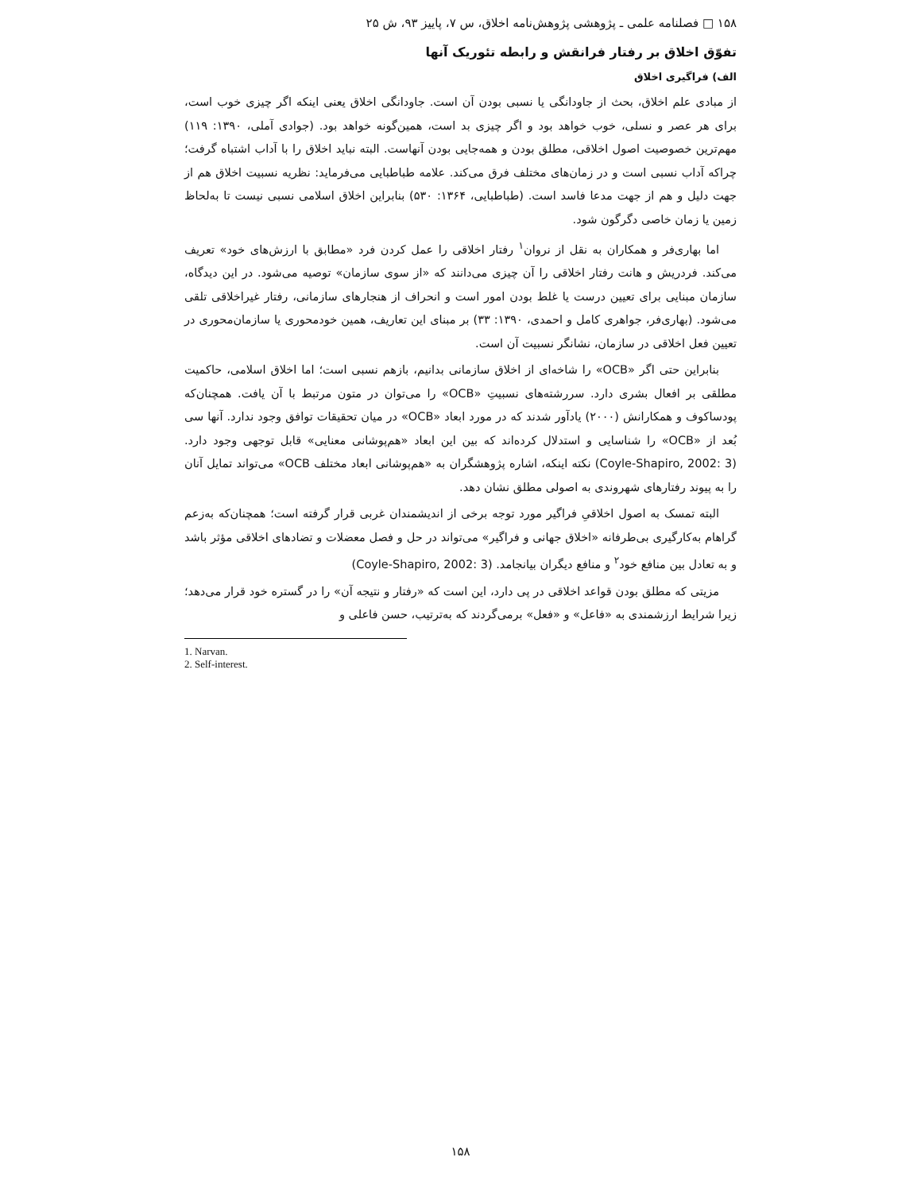۱۵۸ □ فصلنامه علمی ـ پژوهشی پژوهش‌نامه اخلاق، س ۷، پاییز ۹۳، ش ۲۵
تفوّق اخلاق بر رفتار فرانقش و رابطه تئوریک آنها
الف) فراگیری اخلاق
از مبادی علم اخلاق، بحث از جاودانگی یا نسبی بودن آن است. جاودانگی اخلاق یعنی اینکه اگر چیزی خوب است، برای هر عصر و نسلی، خوب خواهد بود و اگر چیزی بد است، همین‌گونه خواهد بود. (جوادی آملی، ۱۳۹۰: ۱۱۹) مهم‌ترین خصوصیت اصول اخلاقی، مطلق بودن و همه‌جایی بودن آنهاست. البته نباید اخلاق را با آداب اشتباه گرفت؛ چراکه آداب نسبی است و در زمان‌های مختلف فرق می‌کند. علامه طباطبایی می‌فرماید: نظریه نسبیت اخلاق هم از جهت دلیل و هم از جهت مدعا فاسد است. (طباطبایی، ۱۳۶۴: ۵۳۰) بنابراین اخلاق اسلامی نسبی نیست تا به‌لحاظ زمین یا زمان خاصی دگرگون شود.
اما بهاری‌فر و همکاران به نقل از نروان<sup>۱</sup> رفتار اخلاقی را عمل کردن فرد «مطابق با ارزش‌های خود» تعریف می‌کند. فردریش و هانت رفتار اخلاقی را آن چیزی می‌دانند که «از سوی سازمان» توصیه می‌شود. در این دیدگاه، سازمان مبنایی برای تعیین درست یا غلط بودن امور است و انحراف از هنجارهای سازمانی، رفتار غیراخلاقی تلقی می‌شود. (بهاری‌فر، جواهری کامل و احمدی، ۱۳۹۰: ۳۳) بر مبنای این تعاریف، همین خودمحوری یا سازمان‌محوری در تعیین فعل اخلاقی در سازمان، نشانگر نسبیت آن است.
بنابراین حتی اگر «OCB» را شاخه‌ای از اخلاق سازمانی بدانیم، بازهم نسبی است؛ اما اخلاق اسلامی، حاکمیت مطلقی بر افعال بشری دارد. سررشته‌های نسبیتِ «OCB» را می‌توان در متون مرتبط با آن یافت. همچنان‌که پودساکوف و همکارانش (۲۰۰۰) یادآور شدند که در مورد ابعاد «OCB» در میان تحقیقات توافق وجود ندارد. آنها سی بُعد از «OCB» را شناسایی و استدلال کرده‌اند که بین این ابعاد «هم‌پوشانی معنایی» قابل توجهی وجود دارد. (Coyle-Shapiro, 2002: 3) نکته اینکه، اشاره پژوهشگران به «هم‌پوشانی ابعاد مختلف OCB» می‌تواند تمایل آنان را به پیوند رفتارهای شهروندی به اصولی مطلق نشان دهد.
البته تمسک به اصول اخلاقیِ فراگیر مورد توجه برخی از اندیشمندان غربی قرار گرفته است؛ همچنان‌که به‌زعم گراهام به‌کارگیری بی‌طرفانه «اخلاق جهانی و فراگیر» می‌تواند در حل و فصل معضلات و تضادهای اخلاقی مؤثر باشد و به تعادل بین منافع خود<sup>۲</sup> و منافع دیگران بیانجامد. (Coyle-Shapiro, 2002: 3)
مزیتی که مطلق بودن قواعد اخلاقی در پی دارد، این است که «رفتار و نتیجه آن» را در گستره خود قرار می‌دهد؛ زیرا شرایط ارزشمندی به «فاعل» و «فعل» برمی‌گردند که به‌ترتیب، حسن فاعلی و
1. Narvan.
2. Self-interest.
۱۵۸